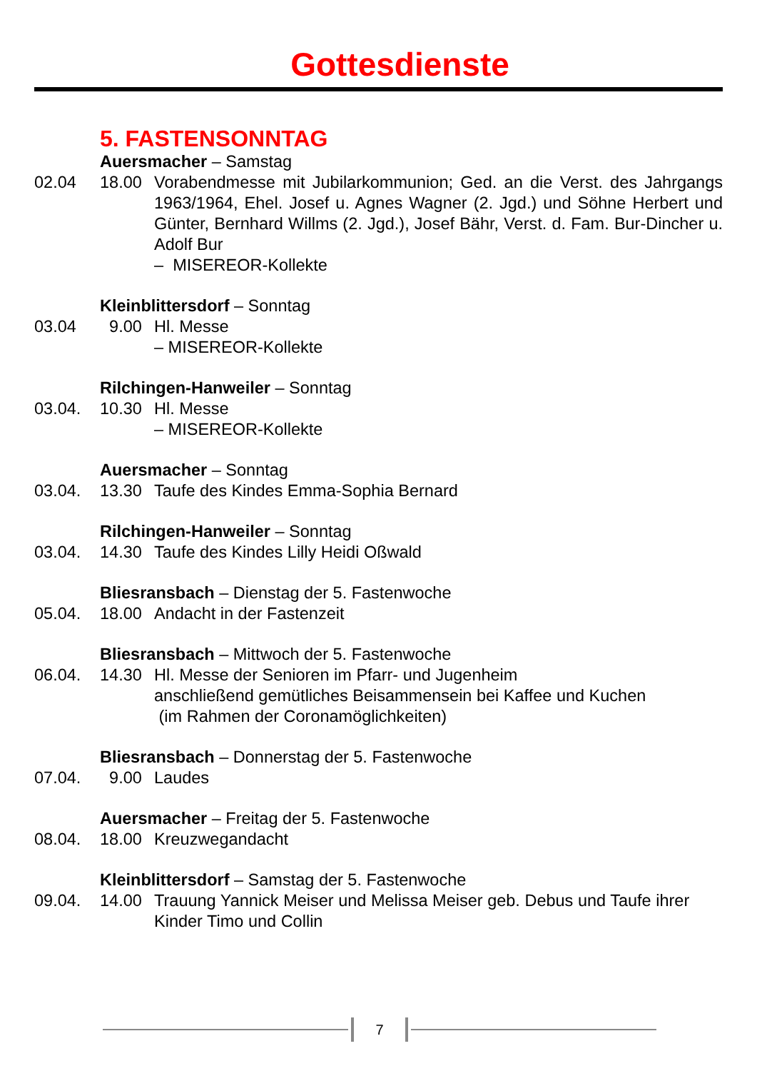Gottesdienste
5. FASTENSONNTAG
Auersmacher – Samstag
02.04
18.00
Vorabendmesse mit Jubilarkommunion; Ged. an die Verst. des Jahrgangs 1963/1964, Ehel. Josef u. Agnes Wagner (2. Jgd.) und Söhne Herbert und Günter, Bernhard Willms (2. Jgd.), Josef Bähr, Verst. d. Fam. Bur-Dincher u. Adolf Bur
– MISEREOR-Kollekte
Kleinblittersdorf – Sonntag
03.04
9.00
Hl. Messe
– MISEREOR-Kollekte
Rilchingen-Hanweiler – Sonntag
03.04.
10.30
Hl. Messe
– MISEREOR-Kollekte
Auersmacher – Sonntag
03.04.
13.30
Taufe des Kindes Emma-Sophia Bernard
Rilchingen-Hanweiler – Sonntag
03.04.
14.30
Taufe des Kindes Lilly Heidi Oßwald
Bliesransbach – Dienstag der 5. Fastenwoche
05.04.
18.00
Andacht in der Fastenzeit
Bliesransbach – Mittwoch der 5. Fastenwoche
06.04.
14.30
Hl. Messe der Senioren im Pfarr- und Jugenheim
anschließend gemütliches Beisammensein bei Kaffee und Kuchen
(im Rahmen der Coronamöglichkeiten)
Bliesransbach – Donnerstag der 5. Fastenwoche
07.04.
9.00
Laudes
Auersmacher – Freitag der 5. Fastenwoche
08.04.
18.00
Kreuzwegandacht
Kleinblittersdorf – Samstag der 5. Fastenwoche
09.04.
14.00
Trauung Yannick Meiser und Melissa Meiser geb. Debus und Taufe ihrer Kinder Timo und Collin
7